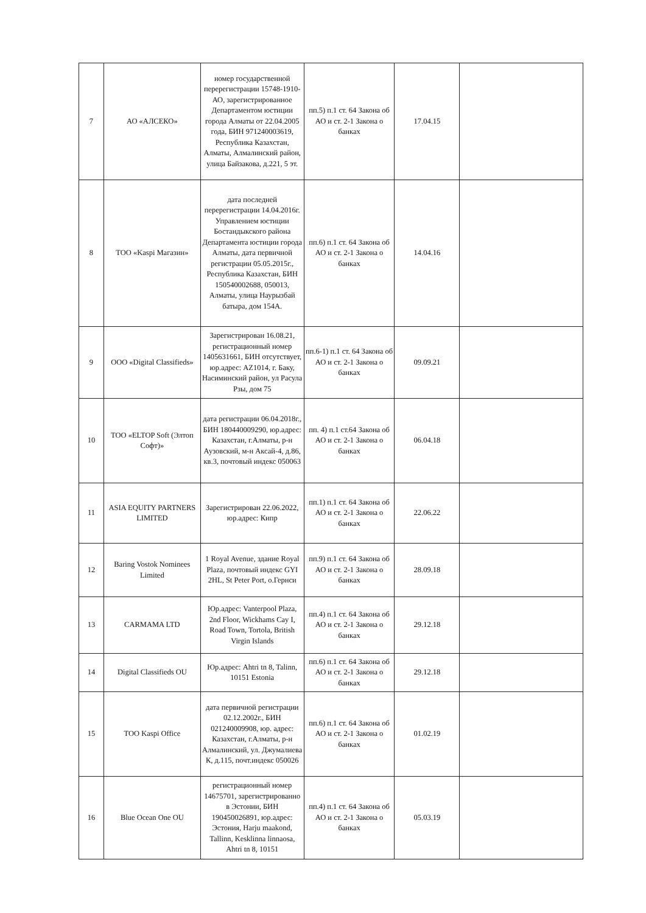| 7 | АО «АЛСЕКО» | номер государственной перерегистрации 15748-1910-АО, зарегистрированное Департаментом юстиции города Алматы от 22.04.2005 года, БИН 971240003619, Республика Казахстан, Алматы, Алмалинский район, улица Байзакова, д.221, 5 эт. | пп.5) п.1 ст. 64 Закона об АО и ст. 2-1 Закона о банках | 17.04.15 | |
| 8 | ТОО «Kaspi Магазин» | дата последней перерегистрации 14.04.2016г. Управлением юстиции Бостандыкского района Департамента юстиции города Алматы, дата первичной регистрации 05.05.2015г., Республика Казахстан, БИН 150540002688, 050013, Алматы, улица Наурызбай батыра, дом 154А. | пп.6) п.1 ст. 64 Закона об АО и ст. 2-1 Закона о банках | 14.04.16 | |
| 9 | ООО «Digital Classifieds» | Зарегистрирован 16.08.21, регистрационный номер 1405631661, БИН отсутствует, юр.адрес: AZ1014, г. Баку, Насиминский район, ул Расула Рзы, дом 75 | пп.6-1) п.1 ст. 64 Закона об АО и ст. 2-1 Закона о банках | 09.09.21 | |
| 10 | ТОО «ELTOP Soft (Элтоп Софт)» | дата регистрации 06.04.2018г., БИН 180440009290, юр.адрес: Казахстан, г.Алматы, р-н Аузовский, м-н Аксай-4, д.86, кв.3, почтовый индекс 050063 | пп. 4) п.1 ст.64 Закона об АО и ст. 2-1 Закона о банках | 06.04.18 | |
| 11 | ASIA EQUITY PARTNERS LIMITED | Зарегистрирован 22.06.2022, юр.адрес: Кипр | пп.1) п.1 ст. 64 Закона об АО и ст. 2-1 Закона о банках | 22.06.22 | |
| 12 | Baring Vostok Nominees Limited | 1 Royal Avenue, здание Royal Plaza, почтовый индекс GYI 2HL, St Peter Port, о.Гернси | пп.9) п.1 ст. 64 Закона об АО и ст. 2-1 Закона о банках | 28.09.18 | |
| 13 | CARMAMA LTD | Юр.адрес: Vanterpool Plaza, 2nd Floor, Wickhams Cay I, Road Town, Tortola, British Virgin Islands | пп.4) п.1 ст. 64 Закона об АО и ст. 2-1 Закона о банках | 29.12.18 | |
| 14 | Digital Classifieds OU | Юр.адрес: Ahtri tn 8, Talinn, 10151 Estonia | пп.6) п.1 ст. 64 Закона об АО и ст. 2-1 Закона о банках | 29.12.18 | |
| 15 | ТОО Kaspi Office | дата первичной регистрации 02.12.2002г., БИН 021240009908, юр. адрес: Казахстан, г.Алматы, р-н Алмалинский, ул. Джумалиева К, д.115, почт.индекс 050026 | пп.6) п.1 ст. 64 Закона об АО и ст. 2-1 Закона о банках | 01.02.19 | |
| 16 | Blue Ocean One OU | регистрационный номер 14675701, зарегистрированно в Эстонии, БИН 190450026891, юр.адрес: Эстония, Harju maakond, Tallinn, Kesklinna linnaosa, Ahtri tn 8, 10151 | пп.4) п.1 ст. 64 Закона об АО и ст. 2-1 Закона о банках | 05.03.19 | |